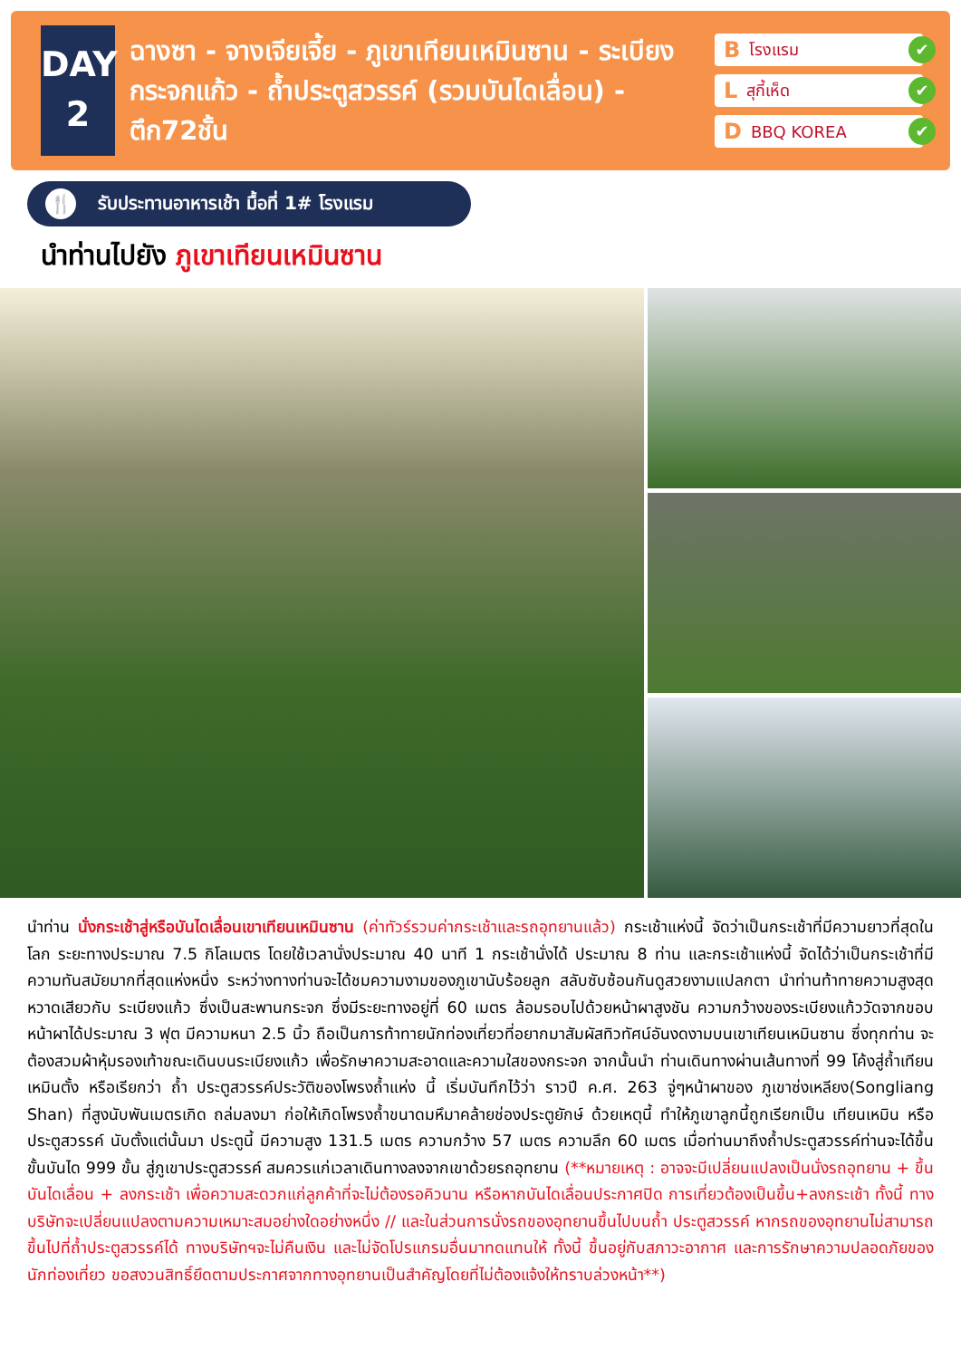DAY
2
ฉางซา - จางเจียเจี้ย - ภูเขาเทียนเหมินซาน - ระเบียงกระจกแก้ว - ถ้ำประตูสวรรค์ (รวมบันไดเลื่อน) - ตึก72ชั้น
B โรงแรม ✔
L สุกี้เห็ด ✔
D BBQ KOREA ✔
🍴 รับประทานอาหารเช้า มื้อที่ 1# โรงแรม
นำท่านไปยัง ภูเขาเทียนเหมินซาน
นำท่าน นั่งกระเช้าสู่หรือบันไดเลื่อนเขาเทียนเหมินซาน (ค่าทัวร์รวมค่ากระเช้าและรถอุทยานแล้ว) กระเช้าแห่งนี้ จัดว่าเป็นกระเช้าที่มีความยาวที่สุดในโลก ระยะทางประมาณ 7.5 กิโลเมตร โดยใช้เวลานั่งประมาณ 40 นาที 1 กระเช้านั่งได้ ประมาณ 8 ท่าน และกระเช้าแห่งนี้ จัดได้ว่าเป็นกระเช้าที่มีความทันสมัยมากที่สุดแห่งหนึ่ง ระหว่างทางท่านจะได้ชมความงามของภูเขานับร้อยลูก สลับซับซ้อนกันดูสวยงามแปลกตา นำท่านท้าทายความสูงสุดหวาดเสียวกับ ระเบียงแก้ว ซึ่งเป็นสะพานกระจก ซึ่งมีระยะทางอยู่ที่ 60 เมตร ล้อมรอบไปด้วยหน้าผาสูงชัน ความกว้างของระเบียงแก้ววัดจากขอบหน้าผาได้ประมาณ 3 ฟุต มีความหนา 2.5 นิ้ว ถือเป็นการท้าทายนักท่องเที่ยวที่อยากมาสัมผัสทิวทัศน์อันงดงามบนเขาเทียนเหมินซาน ซึ่งทุกท่าน จะต้องสวมผ้าหุ้มรองเท้าขณะเดินบนระเบียงแก้ว เพื่อรักษาความสะอาดและความใสของกระจก จากนั้นนำ ท่านเดินทางผ่านเส้นทางที่ 99 โค้งสู่ถ้ำเทียนเหมินตั้ง หรือเรียกว่า ถ้ำ ประตูสวรรค์ประวัติของโพรงถ้ำแห่ง นี้ เริ่มบันทึกไว้ว่า ราวปี ค.ศ. 263 จู่ๆหน้าผาของ ภูเขาซ่งเหลียง(Songliang Shan) ที่สูงนับพันเมตรเกิด ถล่มลงมา ก่อให้เกิดโพรงถ้ำขนาดมหึมาคล้ายช่องประตูยักษ์ ด้วยเหตุนี้ ทำให้ภูเขาลูกนี้ถูกเรียกเป็น เทียนเหมิน หรือ ประตูสวรรค์ นับตั้งแต่นั้นมา ประตูนี้ มีความสูง 131.5 เมตร ความกว้าง 57 เมตร ความลึก 60 เมตร เมื่อท่านมาถึงถ้ำประตูสวรรค์ท่านจะได้ขึ้นขั้นบันได 999 ขั้น สู่ภูเขาประตูสวรรค์ สมควรแก่เวลาเดินทางลงจากเขาด้วยรถอุทยาน (**หมายเหตุ : อาจจะมีเปลี่ยนแปลงเป็นนั่งรถอุทยาน + ขึ้นบันไดเลื่อน + ลงกระเช้า เพื่อความสะดวกแก่ลูกค้าที่จะไม่ต้องรอคิวนาน หรือหากบันไดเลื่อนประกาศปิด การเที่ยวต้องเป็นขึ้น+ลงกระเช้า ทั้งนี้ ทางบริษัทจะเปลี่ยนแปลงตามความเหมาะสมอย่างใดอย่างหนึ่ง // และในส่วนการนั่งรถของอุทยานขึ้นไปบนถ้ำ ประตูสวรรค์ หากรถของอุทยานไม่สามารถขึ้นไปที่ถ้ำประตูสวรรค์ได้ ทางบริษัทฯจะไม่คืนเงิน และไม่จัดโปรแกรมอื่นมาทดแทนให้ ทั้งนี้ ขึ้นอยู่กับสภาวะอากาศ และการรักษาความปลอดภัยของนักท่องเที่ยว ขอสงวนสิทธิ์ยึดตามประกาศจากทางอุทยานเป็นสำคัญโดยที่ไม่ต้องแจ้งให้ทราบล่วงหน้า**)